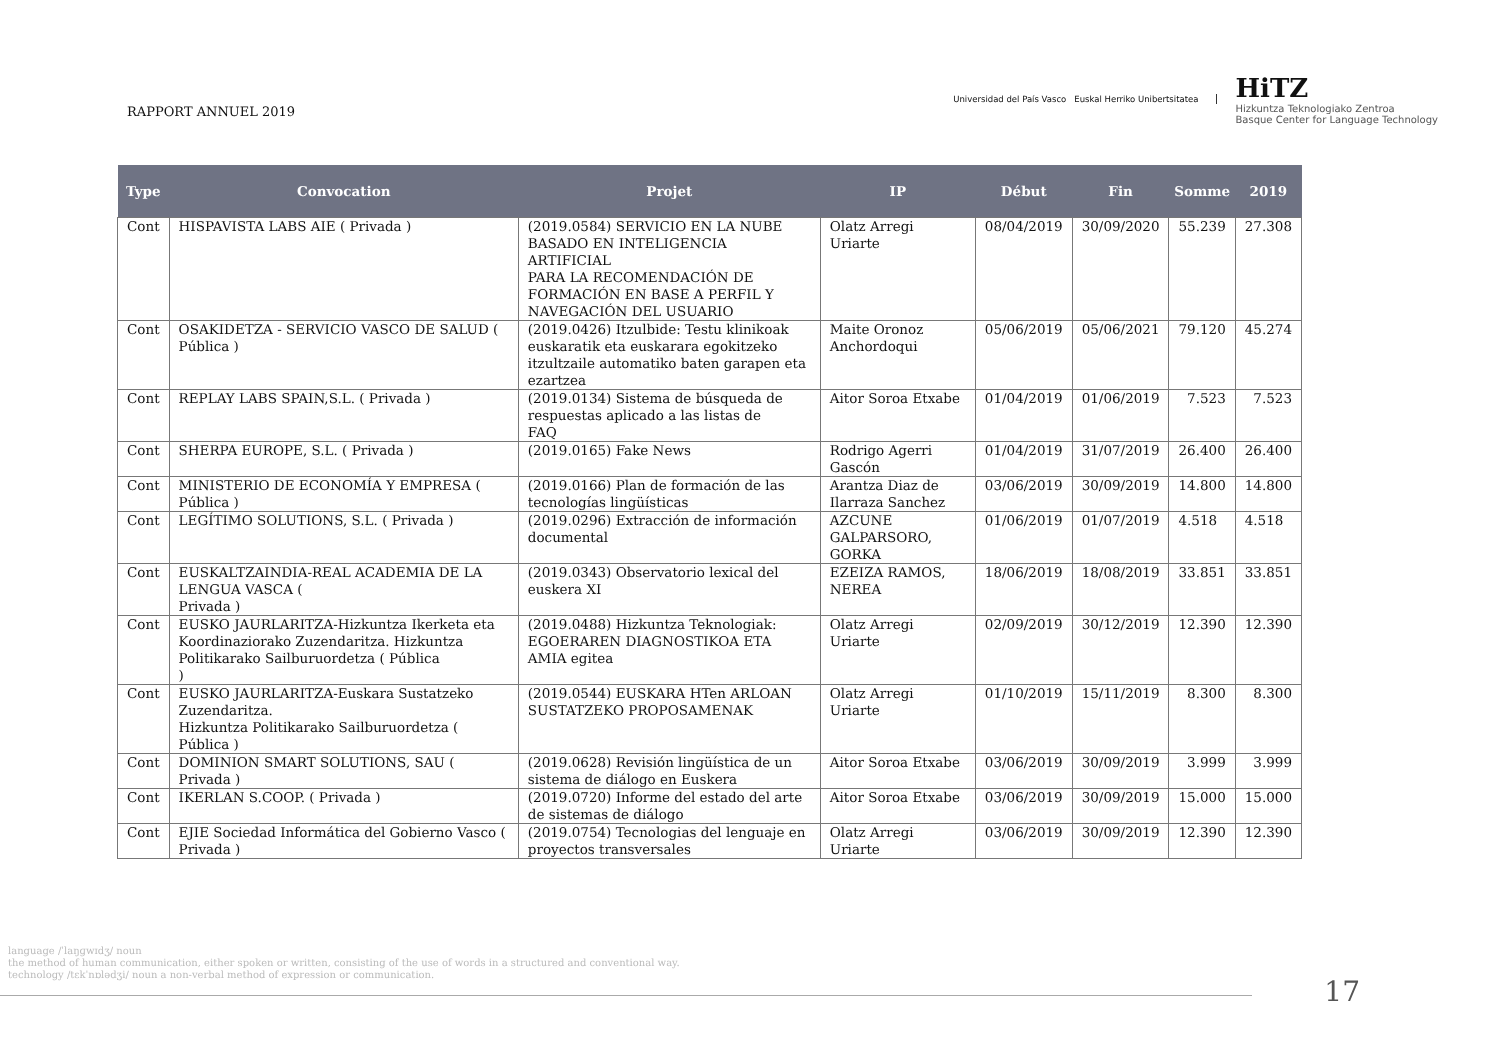RAPPORT ANNUEL 2019
Universidad del País Vasco Euskal Herriko Unibertsitatea
HiTZ
Hizkuntza Teknologiako Zentroa
Basque Center for Language Technology
| Type | Convocation | Projet | IP | Début | Fin | Somme | 2019 |
| --- | --- | --- | --- | --- | --- | --- | --- |
| Cont | HISPAVISTA LABS AIE ( Privada ) | (2019.0584) SERVICIO EN LA NUBE BASADO EN INTELIGENCIA ARTIFICIAL PARA LA RECOMENDACIÓN DE FORMACIÓN EN BASE A PERFIL Y NAVEGACIÓN DEL USUARIO | Olatz Arregi Uriarte | 08/04/2019 | 30/09/2020 | 55.239 | 27.308 |
| Cont | OSAKIDETZA - SERVICIO VASCO DE SALUD ( Pública ) | (2019.0426) Itzulbide: Testu klinikoak euskaratik eta euskarara egokitzeko itzultzaile automatiko baten garapen eta ezartzea | Maite Oronoz Anchordoqui | 05/06/2019 | 05/06/2021 | 79.120 | 45.274 |
| Cont | REPLAY LABS SPAIN,S.L. ( Privada ) | (2019.0134) Sistema de búsqueda de respuestas aplicado a las listas de FAQ | Aitor Soroa Etxabe | 01/04/2019 | 01/06/2019 | 7.523 | 7.523 |
| Cont | SHERPA EUROPE, S.L. ( Privada ) | (2019.0165) Fake News | Rodrigo Agerri Gascón | 01/04/2019 | 31/07/2019 | 26.400 | 26.400 |
| Cont | MINISTERIO DE ECONOMÍA Y EMPRESA ( Pública ) | (2019.0166) Plan de formación de las tecnologías lingüísticas | Arantza Diaz de Ilarraza Sanchez | 03/06/2019 | 30/09/2019 | 14.800 | 14.800 |
| Cont | LEGÍTIMO SOLUTIONS, S.L. ( Privada ) | (2019.0296) Extracción de información documental | AZCUNE GALPARSORO, GORKA | 01/06/2019 | 01/07/2019 | 4.518 | 4.518 |
| Cont | EUSKALTZAINDIA-REAL ACADEMIA DE LA LENGUA VASCA ( Privada ) | (2019.0343) Observatorio lexical del euskera XI | EZEIZA RAMOS, NEREA | 18/06/2019 | 18/08/2019 | 33.851 | 33.851 |
| Cont | EUSKO JAURLARITZA-Hizkuntza Ikerketa eta Koordinaziorako Zuzendaritza. Hizkuntza Politikarako Sailburuordetza ( Pública ) | (2019.0488) Hizkuntza Teknologiak: EGOERAREN DIAGNOSTIKOA ETA AMIA egitea | Olatz Arregi Uriarte | 02/09/2019 | 30/12/2019 | 12.390 | 12.390 |
| Cont | EUSKO JAURLARITZA-Euskara Sustatzeko Zuzendaritza. Hizkuntza Politikarako Sailburuordetza ( Pública ) | (2019.0544) EUSKARA HTen ARLOAN SUSTATZEKO PROPOSAMENAK | Olatz Arregi Uriarte | 01/10/2019 | 15/11/2019 | 8.300 | 8.300 |
| Cont | DOMINION SMART SOLUTIONS, SAU ( Privada ) | (2019.0628) Revisión lingüística de un sistema de diálogo en Euskera | Aitor Soroa Etxabe | 03/06/2019 | 30/09/2019 | 3.999 | 3.999 |
| Cont | IKERLAN S.COOP. ( Privada ) | (2019.0720) Informe del estado del arte de sistemas de diálogo | Aitor Soroa Etxabe | 03/06/2019 | 30/09/2019 | 15.000 | 15.000 |
| Cont | EJIE Sociedad Informática del Gobierno Vasco ( Privada ) | (2019.0754) Tecnologias del lenguaje en proyectos transversales | Olatz Arregi Uriarte | 03/06/2019 | 30/09/2019 | 12.390 | 12.390 |
language /ˈlaŋɡwɪdʒ/ noun
the method of human communication, either spoken or written, consisting of the use of words in a structured and conventional way.
technology /tɛkˈnɒlədʒi/ noun a non-verbal method of expression or communication.
17